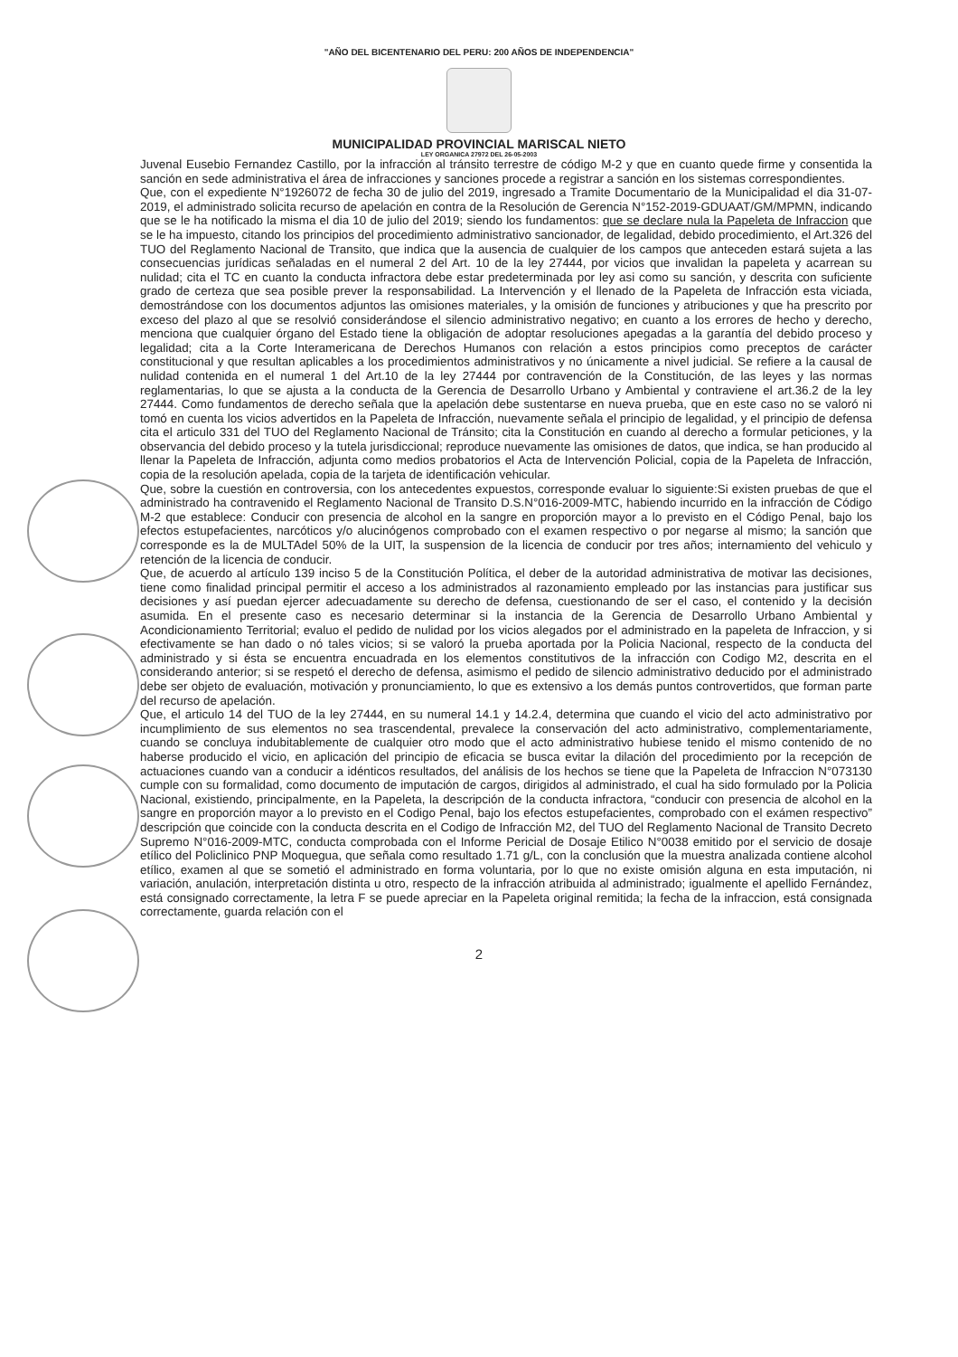"AÑO DEL BICENTENARIO DEL PERU: 200 AÑOS DE INDEPENDENCIA"
MUNICIPALIDAD PROVINCIAL MARISCAL NIETO
LEY ORGANICA 27972 DEL 26-05-2003
Juvenal Eusebio Fernandez Castillo, por la infracción al tránsito terrestre de código M-2 y que en cuanto quede firme y consentida la sanción en sede administrativa el área de infracciones y sanciones procede a registrar a sanción en los sistemas correspondientes.
Que, con el expediente N°1926072 de fecha 30 de julio del 2019, ingresado a Tramite Documentario de la Municipalidad el dia 31-07-2019, el administrado solicita recurso de apelación en contra de la Resolución de Gerencia N°152-2019-GDUAAT/GM/MPMN, indicando que se le ha notificado la misma el dia 10 de julio del 2019; siendo los fundamentos: que se declare nula la Papeleta de Infraccion que se le ha impuesto, citando los principios del procedimiento administrativo sancionador, de legalidad, debido procedimiento, el Art.326 del TUO del Reglamento Nacional de Transito, que indica que la ausencia de cualquier de los campos que anteceden estará sujeta a las consecuencias jurídicas señaladas en el numeral 2 del Art. 10 de la ley 27444, por vicios que invalidan la papeleta y acarrean su nulidad; cita el TC en cuanto la conducta infractora debe estar predeterminada por ley asi como su sanción, y descrita con suficiente grado de certeza que sea posible prever la responsabilidad. La Intervención y el llenado de la Papeleta de Infracción esta viciada, demostrándose con los documentos adjuntos las omisiones materiales, y la omisión de funciones y atribuciones y que ha prescrito por exceso del plazo al que se resolvió considerándose el silencio administrativo negativo; en cuanto a los errores de hecho y derecho, menciona que cualquier órgano del Estado tiene la obligación de adoptar resoluciones apegadas a la garantía del debido proceso y legalidad; cita a la Corte Interamericana de Derechos Humanos con relación a estos principios como preceptos de carácter constitucional y que resultan aplicables a los procedimientos administrativos y no únicamente a nivel judicial. Se refiere a la causal de nulidad contenida en el numeral 1 del Art.10 de la ley 27444 por contravención de la Constitución, de las leyes y las normas reglamentarias, lo que se ajusta a la conducta de la Gerencia de Desarrollo Urbano y Ambiental y contraviene el art.36.2 de la ley 27444. Como fundamentos de derecho señala que la apelación debe sustentarse en nueva prueba, que en este caso no se valoró ni tomó en cuenta los vicios advertidos en la Papeleta de Infracción, nuevamente señala el principio de legalidad, y el principio de defensa cita el articulo 331 del TUO del Reglamento Nacional de Tránsito; cita la Constitución en cuando al derecho a formular peticiones, y la observancia del debido proceso y la tutela jurisdiccional; reproduce nuevamente las omisiones de datos, que indica, se han producido al llenar la Papeleta de Infracción, adjunta como medios probatorios el Acta de Intervención Policial, copia de la Papeleta de Infracción, copia de la resolución apelada, copia de la tarjeta de identificación vehicular.
Que, sobre la cuestión en controversia, con los antecedentes expuestos, corresponde evaluar lo siguiente:Si existen pruebas de que el administrado ha contravenido el Reglamento Nacional de Transito D.S.N°016-2009-MTC, habiendo incurrido en la infracción de Código M-2 que establece: Conducir con presencia de alcohol en la sangre en proporción mayor a lo previsto en el Código Penal, bajo los efectos estupefacientes, narcóticos y/o alucinógenos comprobado con el examen respectivo o por negarse al mismo; la sanción que corresponde es la de MULTAdel 50% de la UIT, la suspension de la licencia de conducir por tres años; internamiento del vehiculo y retención de la licencia de conducir.
Que, de acuerdo al artículo 139 inciso 5 de la Constitución Política, el deber de la autoridad administrativa de motivar las decisiones, tiene como finalidad principal permitir el acceso a los administrados al razonamiento empleado por las instancias para justificar sus decisiones y así puedan ejercer adecuadamente su derecho de defensa, cuestionando de ser el caso, el contenido y la decisión asumida. En el presente caso es necesario determinar si la instancia de la Gerencia de Desarrollo Urbano Ambiental y Acondicionamiento Territorial; evaluo el pedido de nulidad por los vicios alegados por el administrado en la papeleta de Infraccion, y si efectivamente se han dado o nó tales vicios; si se valoró la prueba aportada por la Policia Nacional, respecto de la conducta del administrado y si ésta se encuentra encuadrada en los elementos constitutivos de la infracción con Codigo M2, descrita en el considerando anterior; si se respetó el derecho de defensa, asimismo el pedido de silencio administrativo deducido por el administrado debe ser objeto de evaluación, motivación y pronunciamiento, lo que es extensivo a los demás puntos controvertidos, que forman parte del recurso de apelación.
Que, el articulo 14 del TUO de la ley 27444, en su numeral 14.1 y 14.2.4, determina que cuando el vicio del acto administrativo por incumplimiento de sus elementos no sea trascendental, prevalece la conservación del acto administrativo, complementariamente, cuando se concluya indubitablemente de cualquier otro modo que el acto administrativo hubiese tenido el mismo contenido de no haberse producido el vicio, en aplicación del principio de eficacia se busca evitar la dilación del procedimiento por la recepción de actuaciones cuando van a conducir a idénticos resultados, del análisis de los hechos se tiene que la Papeleta de Infraccion N°073130 cumple con su formalidad, como documento de imputación de cargos, dirigidos al administrado, el cual ha sido formulado por la Policia Nacional, existiendo, principalmente, en la Papeleta, la descripción de la conducta infractora, “conducir con presencia de alcohol en la sangre en proporción mayor a lo previsto en el Codigo Penal, bajo los efectos estupefacientes, comprobado con el exámen respectivo” descripción que coincide con la conducta descrita en el Codigo de Infracción M2, del TUO del Reglamento Nacional de Transito Decreto Supremo N°016-2009-MTC, conducta comprobada con el Informe Pericial de Dosaje Etilico N°0038 emitido por el servicio de dosaje etílico del Policlinico PNP Moquegua, que señala como resultado 1.71 g/L, con la conclusión que la muestra analizada contiene alcohol etílico, examen al que se sometió el administrado en forma voluntaria, por lo que no existe omisión alguna en esta imputación, ni variación, anulación, interpretación distinta u otro, respecto de la infracción atribuida al administrado; igualmente el apellido Fernández, está consignado correctamente, la letra F se puede apreciar en la Papeleta original remitida; la fecha de la infraccion, está consignada correctamente, guarda relación con el
2